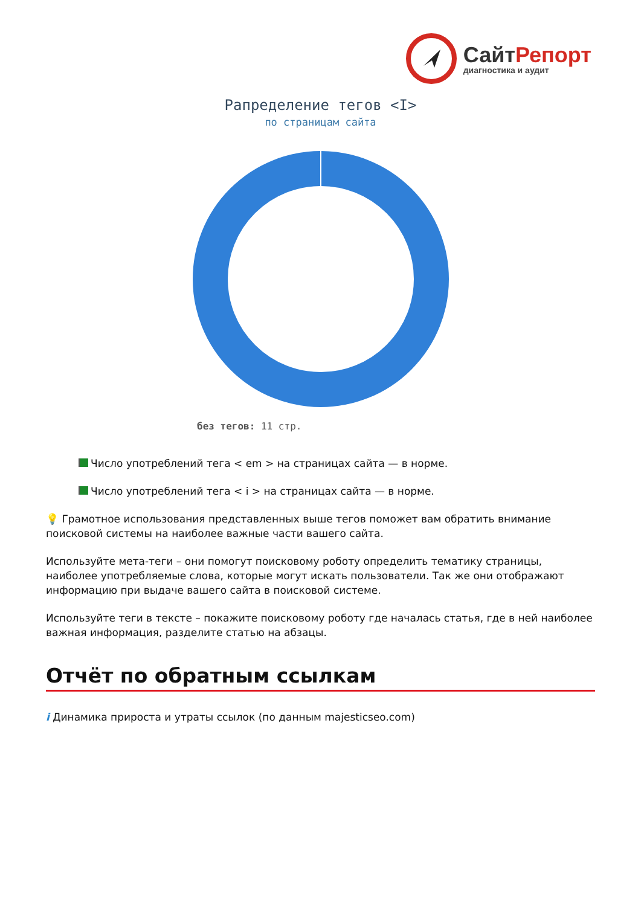СайтРепорт
диагностика и аудит
Рапределение тегов <I>
по страницам сайта
без тегов: 11 стр.
Число употреблений тега < em > на страницах сайта — в норме.
Число употреблений тега < i > на страницах сайта — в норме.
💡 Грамотное использования представленных выше тегов поможет вам обратить внимание поисковой системы на наиболее важные части вашего сайта.
Используйте мета-теги – они помогут поисковому роботу определить тематику страницы, наиболее употребляемые слова, которые могут искать пользователи. Так же они отображают информацию при выдаче вашего сайта в поисковой системе.
Используйте теги в тексте – покажите поисковому роботу где началась статья, где в ней наиболее важная информация, разделите статью на абзацы.
Отчёт по обратным ссылкам
i Динамика прироста и утраты ссылок (по данным majesticseo.com)